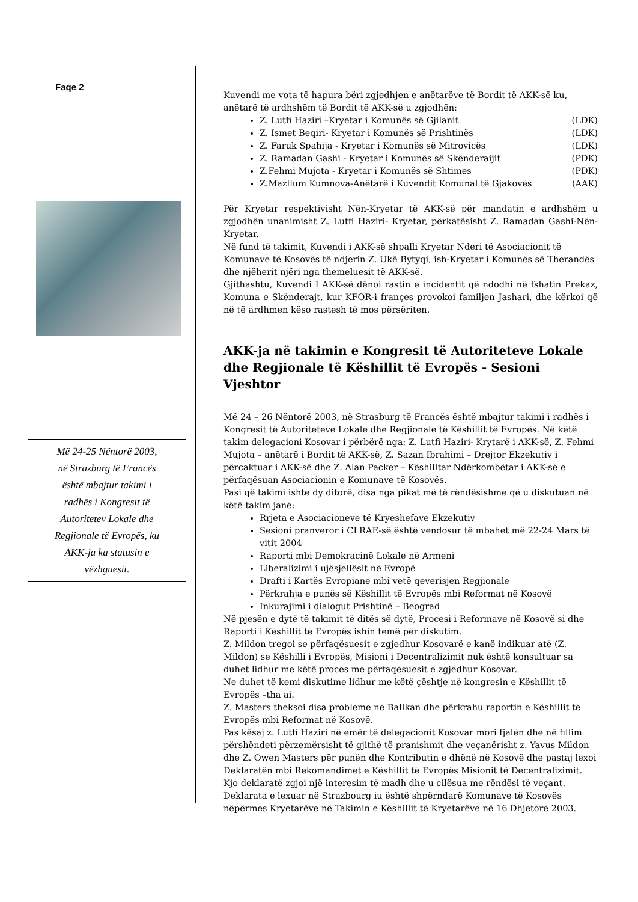Faqe 2
Më 24-25 Nëntorë 2003,
në Strazburg të Francës
është mbajtur takimi i
radhës i Kongresit të
Autoritetev Lokale dhe
Regjionale të Evropës, ku
AKK-ja ka statusin e
vëzhguesit.
Kuvendi me vota të hapura bëri zgjedhjen e anëtarëve të Bordit të AKK-së ku, anëtarë të ardhshëm të Bordit të AKK-së u zgjodhën:
Z. Lutfi Haziri –Kryetar i Komunës së Gjilanit (LDK)
Z. Ismet Beqiri- Kryetar i Komunës së Prishtinës (LDK)
Z. Faruk Spahija - Kryetar i Komunës së Mitrovicës (LDK)
Z. Ramadan Gashi - Kryetar i Komunës së Skënderaijit (PDK)
Z.Fehmi Mujota - Kryetar i Komunës së Shtimes (PDK)
Z.Mazllum Kumnova-Anëtarë i Kuvendit Komunal të Gjakovës (AAK)
Për Kryetar respektivisht Nën-Kryetar të AKK-së për mandatin e ardhshëm u zgjodhën unanimisht Z. Lutfi Haziri- Kryetar, përkatësisht Z. Ramadan Gashi-Nën-Kryetar.
Në fund të takimit, Kuvendi i AKK-së shpalli Kryetar Nderi të Asociacionit të Komunave të Kosovës të ndjerin Z. Ukë Bytyqi, ish-Kryetar i Komunës së Therandës dhe njëherit njëri nga themeluesit të AKK-së.
Gjithashtu, Kuvendi I AKK-së dënoi rastin e incidentit që ndodhi në fshatin Prekaz, Komuna e Skënderajt, kur KFOR-i françes provokoi familjen Jashari, dhe kërkoi që në të ardhmen këso rastesh të mos përsëriten.
AKK-ja në takimin e Kongresit të Autoriteteve Lokale dhe Regjionale të Këshillit të Evropës - Sesioni Vjeshtor
Më 24 – 26 Nëntorë 2003, në Strasburg të Francës është mbajtur takimi i radhës i Kongresit të Autoriteteve Lokale dhe Regjionale të Këshillit të Evropës. Në këtë takim delegacioni Kosovar i përbërë nga: Z. Lutfi Haziri- Krytarë i AKK-së, Z. Fehmi Mujota – anëtarë i Bordit të AKK-së, Z. Sazan Ibrahimi – Drejtor Ekzekutiv i përcaktuar i AKK-së dhe Z. Alan Packer – Këshilltar Ndërkombëtar i AKK-së e përfaqësuan Asociacionin e Komunave të Kosovës.
Pasi që takimi ishte dy ditorë, disa nga pikat më të rëndësishme që u diskutuan në këtë takim janë:
Rrjeta e Asociacioneve të Kryeshefave Ekzekutiv
Sesioni pranveror i CLRAE-së është vendosur të mbahet më 22-24 Mars të vitit 2004
Raporti mbi Demokracinë Lokale në Armeni
Liberalizimi i ujësjellësit në Evropë
Drafti i Kartës Evropiane mbi vetë qeverisjen Regjionale
Përkrahja e punës së Këshillit të Evropës mbi Reformat në Kosovë
Inkurajimi i dialogut Prishtinë – Beograd
Në pjesën e dytë të takimit të ditës së dytë, Procesi i Reformave në Kosovë si dhe Raporti i Këshillit të Evropës ishin temë për diskutim.
Z. Mildon tregoi se përfaqësuesit e zgjedhur Kosovarë e kanë indikuar atë (Z. Mildon) se Këshilli i Evropës, Misioni i Decentralizimit nuk është konsultuar sa duhet lidhur me këtë proces me përfaqësuesit e zgjedhur Kosovar.
Ne duhet të kemi diskutime lidhur me këtë çështje në kongresin e Këshillit të Evropës –tha ai.
Z. Masters theksoi disa probleme në Ballkan dhe përkrahu raportin e Këshillit të Evropës mbi Reformat në Kosovë.
Pas kësaj z. Lutfi Haziri në emër të delegacionit Kosovar mori fjalën dhe në fillim përshëndeti përzemërsisht të gjithë të pranishmit dhe veçanërisht z. Yavus Mildon dhe Z. Owen Masters për punën dhe Kontributin e dhënë në Kosovë dhe pastaj lexoi Deklaratën mbi Rekomandimet e Këshillit të Evropës Misionit të Decentralizimit. Kjo deklaratë zgjoi një interesim të madh dhe u cilësua me rëndësi të veçant.
Deklarata e lexuar në Strazbourg iu është shpërndarë Komunave të Kosovës nëpërmes Kryetarëve në Takimin e Këshillit të Kryetarëve në 16 Dhjetorë 2003.